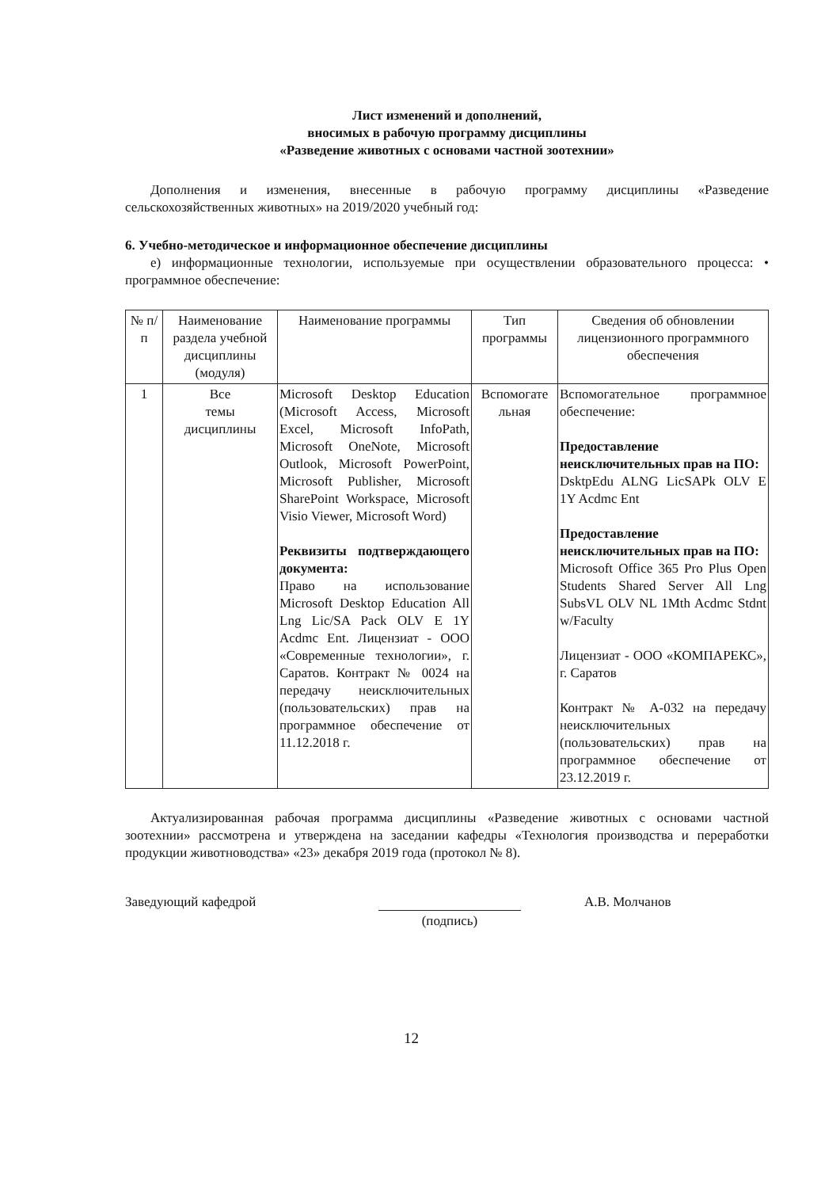Лист изменений и дополнений,
вносимых в рабочую программу дисциплины
«Разведение животных с основами частной зоотехнии»
Дополнения и изменения, внесенные в рабочую программу дисциплины «Разведение сельскохозяйственных животных» на 2019/2020 учебный год:
6. Учебно-методическое и информационное обеспечение дисциплины
е) информационные технологии, используемые при осуществлении образовательного процесса: • программное обеспечение:
| № п/п | Наименование раздела учебной дисциплины (модуля) | Наименование программы | Тип программы | Сведения об обновлении лицензионного программного обеспечения |
| --- | --- | --- | --- | --- |
| 1 | Все темы дисциплины | Microsoft Desktop Education (Microsoft Access, Microsoft Excel, Microsoft InfoPath, Microsoft OneNote, Microsoft Outlook, Microsoft PowerPoint, Microsoft Publisher, Microsoft SharePoint Workspace, Microsoft Visio Viewer, Microsoft Word) Реквизиты подтверждающего документа: Право на использование Microsoft Desktop Education All Lng Lic/SA Pack OLV E 1Y Acdmc Ent. Лицензиат - ООО «Современные технологии», г. Саратов. Контракт № 0024 на передачу неисключительных (пользовательских) прав на программное обеспечение от 11.12.2018 г. | Вспомогате льная | Вспомогательное программное обеспечение: Предоставление неисключительных прав на ПО: DsktpEdu ALNG LicSAPk OLV E 1Y Acdmc Ent Предоставление неисключительных прав на ПО: Microsoft Office 365 Pro Plus Open Students Shared Server All Lng SubsVL OLV NL 1Mth Acdmc Stdnt w/Faculty Лицензиат - ООО «КОМПАРЕКС», г. Саратов Контракт № А-032 на передачу неисключительных (пользовательских) прав на программное обеспечение от 23.12.2019 г. |
Актуализированная рабочая программа дисциплины «Разведение животных с основами частной зоотехнии» рассмотрена и утверждена на заседании кафедры «Технология производства и переработки продукции животноводства» «23» декабря 2019 года (протокол № 8).
Заведующий кафедрой
(подпись)
А.В. Молчанов
12